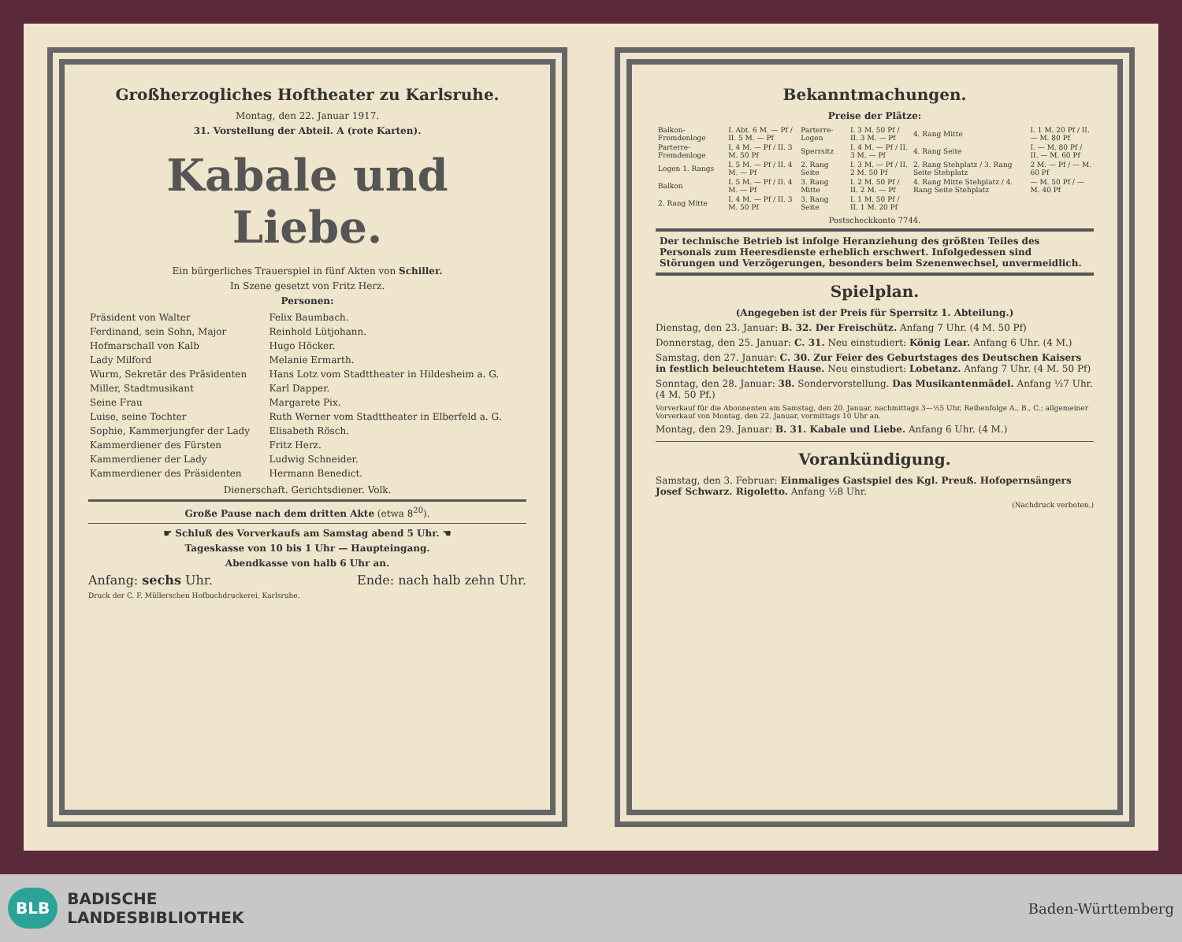Großherzogliches Hoftheater zu Karlsruhe.
Montag, den 22. Januar 1917.
31. Vorstellung der Abteil. A (rote Karten).
Kabale und Liebe.
Ein bürgerliches Trauerspiel in fünf Akten von Schiller.
In Szene gesetzt von Fritz Herz.
Personen:
| Präsident von Walter | Felix Baumbach. |
| Ferdinand, sein Sohn, Major | Reinhold Lütjohann. |
| Hofmarschall von Kalb | Hugo Höcker. |
| Lady Milford | Melanie Ermarth. |
| Wurm, Sekretär des Präsidenten | Hans Lotz vom Stadttheater in Hildesheim a. G. |
| Miller, Stadtmusikant | Karl Dapper. |
| Seine Frau | Margarete Pix. |
| Luise, seine Tochter | Ruth Werner vom Stadttheater in Elberfeld a. G. |
| Sophie, Kammerjungfer der Lady | Elisabeth Rösch. |
| Kammerdiener des Fürsten | Fritz Herz. |
| Kammerdiener der Lady | Ludwig Schneider. |
| Kammerdiener des Präsidenten | Hermann Benedict. |
Dienerschaft. Gerichtsdiener. Volk.
Große Pause nach dem dritten Akte (etwa 8<sup>20</sup>).
☛ Schluß des Vorverkaufs am Samstag abend 5 Uhr. ☚
Tageskasse von 10 bis 1 Uhr — Haupteingang.
Abendkasse von halb 6 Uhr an.
Anfang: sechs Uhr. Ende: nach halb zehn Uhr.
Druck der C. F. Müllerschen Hofbuchdruckerei, Karlsruhe.
Bekanntmachungen.
Preise der Plätze:
| Balkon-Fremdenloge | I. Abt. 6 M. — Pf / II. 5 M. — Pf | Parterre-Logen | I. 3 M. 50 Pf / II. 3 M. — Pf | 4. Rang Mitte | I. 1 M. 20 Pf / II. — M. 80 Pf |
| Parterre-Fremdenloge | I. 4 M. — Pf / II. 3 M. 50 Pf | Sperrsitz | I. 4 M. — Pf / II. 3 M. — Pf | 4. Rang Seite | I. — M. 80 Pf / II. — M. 60 Pf |
| Logen 1. Rangs | I. 5 M. — Pf / II. 4 M. — Pf | 2. Rang Seite | I. 3 M. — Pf / II. 2 M. 50 Pf | 2. Rang Stehplatz / 3. Rang Seite Stehplatz | 2 M. — Pf / — M. 60 Pf |
| Balkon | I. 5 M. — Pf / II. 4 M. — Pf | 3. Rang Mitte | I. 2 M. 50 Pf / II. 2 M. — Pf | 4. Rang Mitte Stehplatz / 4. Rang Seite Stehplatz | — M. 50 Pf / — M. 40 Pf |
| 2. Rang Mitte | I. 4 M. — Pf / II. 3 M. 50 Pf | 3. Rang Seite | I. 1 M. 50 Pf / II. 1 M. 20 Pf | | |
Postscheckkonto 7744.
Der technische Betrieb ist infolge Heranziehung des größten Teiles des Personals zum Heeresdienste erheblich erschwert. Infolgedessen sind Störungen und Verzögerungen, besonders beim Szenenwechsel, unvermeidlich.
Spielplan.
(Angegeben ist der Preis für Sperrsitz 1. Abteilung.)
Dienstag, den 23. Januar: B. 32. Der Freischütz. Anfang 7 Uhr. (4 M. 50 Pf)
Donnerstag, den 25. Januar: C. 31. Neu einstudiert: König Lear. Anfang 6 Uhr. (4 M.)
Samstag, den 27. Januar: C. 30. Zur Feier des Geburtstages des Deutschen Kaisers in festlich beleuchtetem Hause. Neu einstudiert: Lobetanz. Anfang 7 Uhr. (4 M. 50 Pf)
Sonntag, den 28. Januar: 38. Sondervorstellung. Das Musikantenmädel. Anfang ½7 Uhr. (4 M. 50 Pf.)
Vorverkauf für die Abonnenten am Samstag, den 20. Januar, nachmittags 3—½5 Uhr, Reihenfolge A., B., C.; allgemeiner Vorverkauf von Montag, den 22. Januar, vormittags 10 Uhr an.
Montag, den 29. Januar: B. 31. Kabale und Liebe. Anfang 6 Uhr. (4 M.)
Vorankündigung.
Samstag, den 3. Februar: Einmaliges Gastspiel des Kgl. Preuß. Hofopernsängers Josef Schwarz. Rigoletto. Anfang ½8 Uhr.
(Nachdruck verboten.)
BLB BADISCHE
LANDESBIBLIOTHEK
Baden-Württemberg